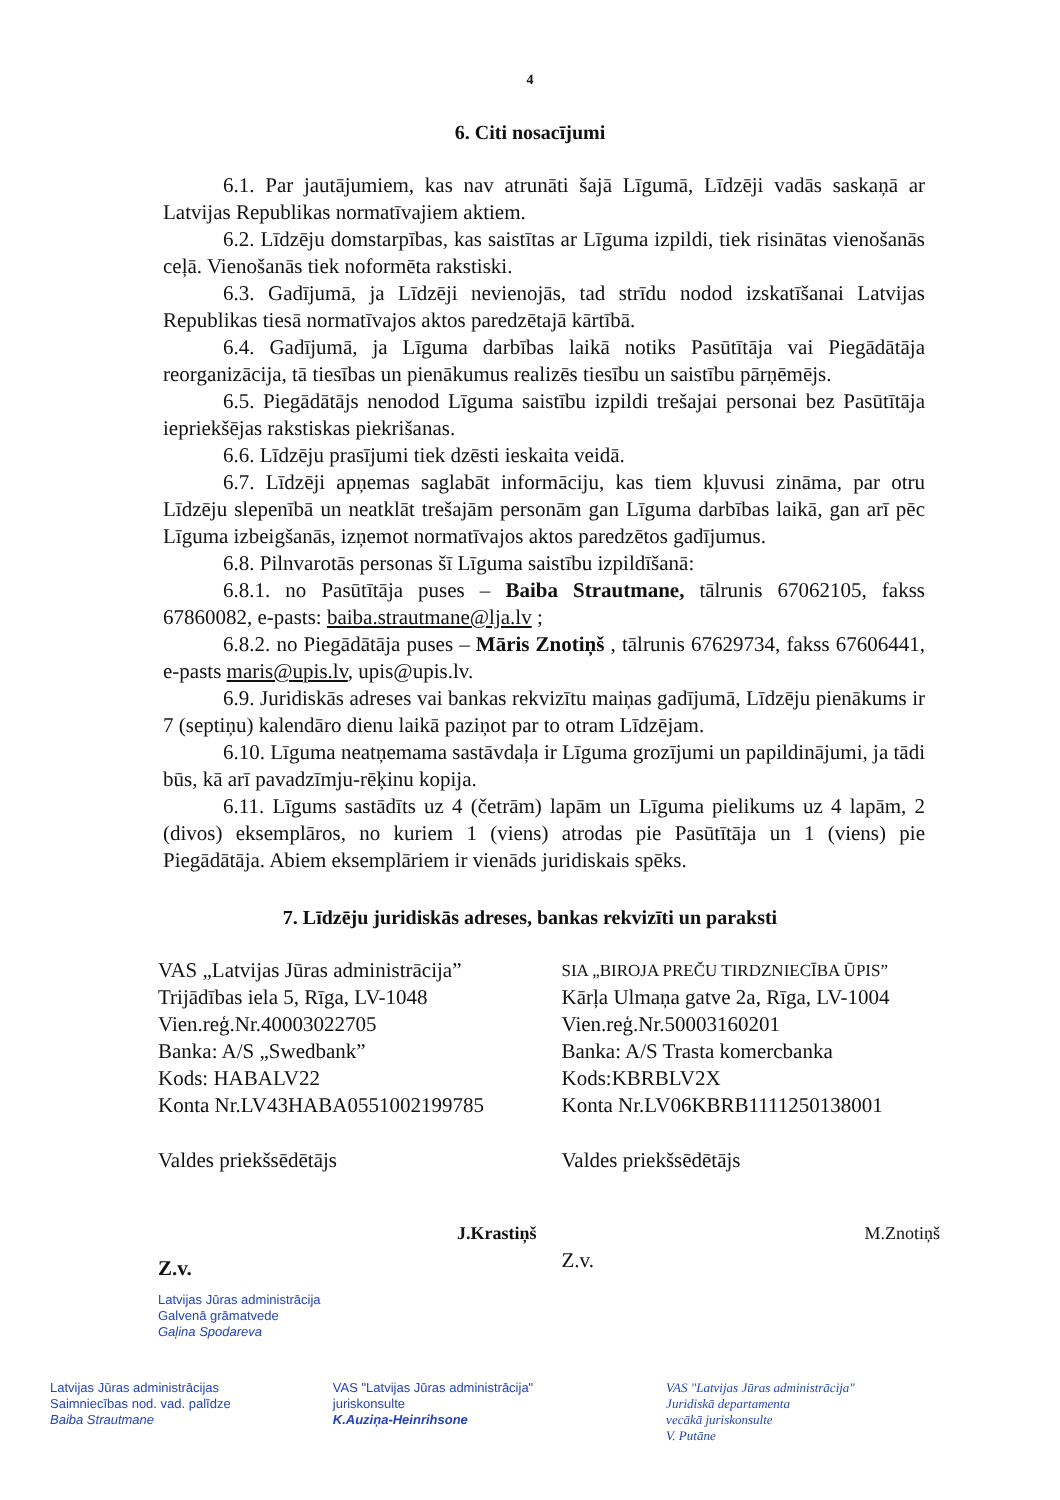4
6. Citi nosacījumi
6.1. Par jautājumiem, kas nav atrunāti šajā Līgumā, Līdzēji vadās saskaņā ar Latvijas Republikas normatīvajiem aktiem.
6.2. Līdzēju domstarpības, kas saistītas ar Līguma izpildi, tiek risinātas vienošanās ceļā. Vienošanās tiek noformēta rakstiski.
6.3. Gadījumā, ja Līdzēji nevienojās, tad strīdu nodod izskatīšanai Latvijas Republikas tiesā normatīvajos aktos paredzētajā kārtībā.
6.4. Gadījumā, ja Līguma darbības laikā notiks Pasūtītāja vai Piegādātāja reorganizācija, tā tiesības un pienākumus realizēs tiesību un saistību pārņēmējs.
6.5. Piegādātājs nenodod Līguma saistību izpildi trešajai personai bez Pasūtītāja iepriekšējas rakstiskas piekrišanas.
6.6. Līdzēju prasījumi tiek dzēsti ieskaita veidā.
6.7. Līdzēji apņemas saglabāt informāciju, kas tiem kļuvusi zināma, par otru Līdzēju slepenībā un neatklāt trešajām personām gan Līguma darbības laikā, gan arī pēc Līguma izbeigšanās, izņemot normatīvajos aktos paredzētos gadījumus.
6.8. Pilnvarotās personas šī Līguma saistību izpildīšanā:
6.8.1. no Pasūtītāja puses – Baiba Strautmane, tālrunis 67062105, fakss 67860082, e-pasts: baiba.strautmane@lja.lv ;
6.8.2. no Piegādātāja puses – Māris Znotiņš , tālrunis 67629734, fakss 67606441, e-pasts maris@upis.lv, upis@upis.lv.
6.9. Juridiskās adreses vai bankas rekvizītu maiņas gadījumā, Līdzēju pienākums ir 7 (septiņu) kalendāro dienu laikā paziņot par to otram Līdzējam.
6.10. Līguma neatņemama sastāvdaļa ir Līguma grozījumi un papildinājumi, ja tādi būs, kā arī pavadzīmju-rēķinu kopija.
6.11. Līgums sastādīts uz 4 (četrām) lapām un Līguma pielikums uz 4 lapām, 2 (divos) eksemplāros, no kuriem 1 (viens) atrodas pie Pasūtītāja un 1 (viens) pie Piegādātāja. Abiem eksemplāriem ir vienāds juridiskais spēks.
7. Līdzēju juridiskās adreses, bankas rekvizīti un paraksti
VAS „Latvijas Jūras administrācija”
Trijādības iela 5, Rīga, LV-1048
Vien.reģ.Nr.40003022705
Banka: A/S „Swedbank”
Kods: HABALV22
Konta Nr.LV43HABA0551002199785
Valdes priekšsēdētājs
J.Krastiņš
Z.v.
Latvijas Jūras administrācija
Galvenā grāmatvede
Gaļina Spodareva
SIA „BIROJA PREČU TIRDZNIECĪBA ŪPIS”
Kārļa Ulmaņa gatve 2a, Rīga, LV-1004
Vien.reģ.Nr.50003160201
Banka: A/S Trasta komercbanka
Kods:KBRBLV2X
Konta Nr.LV06KBRB1111250138001
Valdes priekšsēdētājs
M.Znotiņš
Z.v.
Latvijas Jūras administrācijas
Saimniecības nod. vad. palīdze
Baiba Strautmane
VAS "Latvijas Jūras administrācija"
juriskonsulte
K.Auziņa-Heinrihsone
VAS "Latvijas Jūras administrācija"
Juridiskā departamenta
vecākā juriskonsulte
V. Putāne